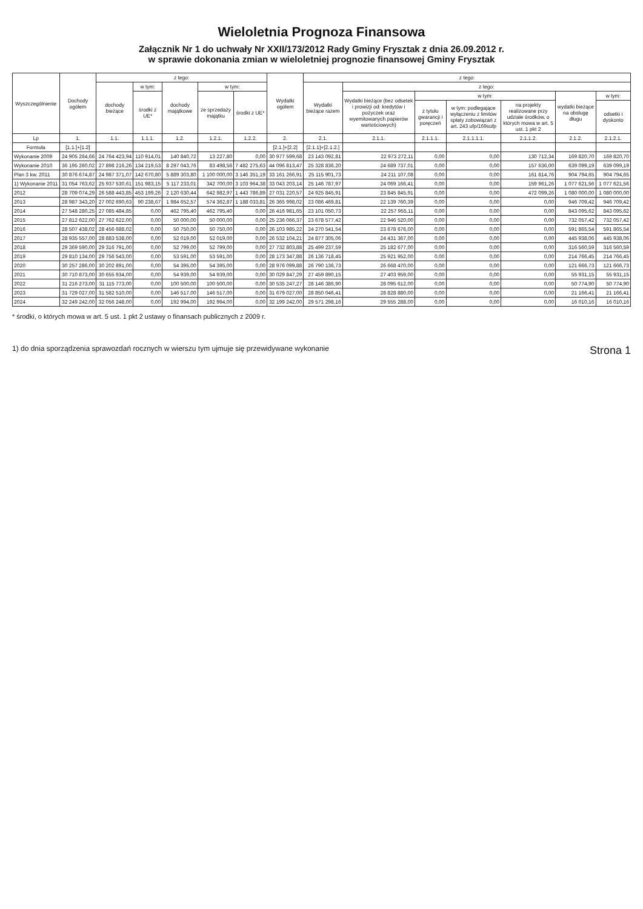Wieloletnia Prognoza Finansowa
Załącznik Nr 1 do uchwały Nr XXII/173/2012 Rady Gminy Frysztak z dnia 26.09.2012 r.
w sprawie dokonania zmian w wieloletniej prognozie finansowej Gminy Frysztak
| Wyszczególnienie | Dochody ogółem | z tego: | | | | | Wydatki ogółem | z tego: | | | | | | |
| --- | --- | --- | --- | --- | --- | --- | --- | --- | --- | --- | --- | --- | --- | --- |
| | | dochody bieżące | w tym: | dochody majątkowe | w tym: | | | Wydatki bieżące razem | z tego: | | | | | |
| | | | środki z UE* | | ze sprzedaży majątku | środki z UE* | | | Wydatki bieżące (bez odsetek i prowizji od: kredytów i pożyczek oraz wyemitowanych papierów wartościowych) | w tym: | | | wydatki bieżące na obsługę długu | w tym: |
| | | | | | | | | | | z tytułu gwarancji i poręczeń | w tym: podlegające wyłączeniu z limitów spłaty zobowiązań z art. 243 ufp/169sufp | na projekty realizowane przy udziale środków, o których mowa w art. 5 ust. 1 pkt 2 | | odsetki i dyskonto |
| Lp | 1. | 1.1. | 1.1.1. | 1.2. | 1.2.1. | 1.2.2. | 2. | 2.1. | 2.1.1. | 2.1.1.1. | 2.1.1.1.1. | 2.1.1.2. | 2.1.2. | 2.1.2.1. |
| Formuła | [1.1.]+[1.2] | | | | | | [2.1.]+[2.2] | [2.1.1]+[2.1.2.] | | | | | | |
| Wykonanie 2009 | 24 905 264,66 | 24 764 423,94 | 110 914,01 | 140 840,72 | 13 227,80 | 0,00 | 30 977 599,68 | 23 143 092,81 | 22 973 272,11 | 0,00 | 0,00 | 130 712,34 | 169 820,70 | 169 820,70 |
| Wykonanie 2010 | 36 195 260,02 | 27 898 216,26 | 134 219,53 | 8 297 043,76 | 83 498,56 | 7 482 275,63 | 44 096 813,47 | 25 328 836,20 | 24 689 737,01 | 0,00 | 0,00 | 157 636,00 | 639 099,19 | 639 099,19 |
| Plan 3 kw. 2011 | 30 876 674,87 | 24 987 371,07 | 142 670,80 | 5 889 303,80 | 1 100 000,00 | 3 146 351,19 | 33 161 266,91 | 25 115 901,73 | 24 211 107,08 | 0,00 | 0,00 | 161 814,76 | 904 794,65 | 904 794,65 |
| 1) Wykonanie 2011 | 31 054 763,62 | 25 937 530,61 | 151 983,15 | 5 117 233,01 | 342 700,00 | 3 103 964,38 | 33 043 203,14 | 25 146 787,97 | 24 069 166,41 | 0,00 | 0,00 | 159 961,26 | 1 077 621,56 | 1 077 621,56 |
| 2012 | 28 709 074,29 | 26 588 443,85 | 453 199,26 | 2 120 630,44 | 642 982,97 | 1 443 786,89 | 27 031 220,57 | 24 925 845,91 | 23 845 845,91 | 0,00 | 0,00 | 472 099,26 | 1 080 000,00 | 1 080 000,00 |
| 2013 | 28 987 343,20 | 27 002 690,63 | 90 238,67 | 1 984 652,57 | 574 362,87 | 1 188 033,81 | 26 365 998,02 | 23 086 469,81 | 22 139 760,39 | 0,00 | 0,00 | 0,00 | 946 709,42 | 946 709,42 |
| 2014 | 27 548 280,25 | 27 085 484,85 | 0,00 | 462 795,40 | 462 795,40 | 0,00 | 26 416 981,65 | 23 101 050,73 | 22 257 955,11 | 0,00 | 0,00 | 0,00 | 843 095,62 | 843 095,62 |
| 2015 | 27 812 622,00 | 27 762 622,00 | 0,00 | 50 000,00 | 50 000,00 | 0,00 | 25 236 066,37 | 23 678 577,42 | 22 946 520,00 | 0,00 | 0,00 | 0,00 | 732 057,42 | 732 057,42 |
| 2016 | 28 507 438,02 | 28 456 688,02 | 0,00 | 50 750,00 | 50 750,00 | 0,00 | 26 103 985,22 | 24 270 541,54 | 23 678 676,00 | 0,00 | 0,00 | 0,00 | 591 865,54 | 591 865,54 |
| 2017 | 28 935 557,00 | 28 883 538,00 | 0,00 | 52 019,00 | 52 019,00 | 0,00 | 26 532 104,21 | 24 877 305,06 | 24 431 367,00 | 0,00 | 0,00 | 0,00 | 445 938,06 | 445 938,06 |
| 2018 | 29 369 590,00 | 29 316 791,00 | 0,00 | 52 799,00 | 52 799,00 | 0,00 | 27 732 803,88 | 25 499 237,59 | 25 182 677,00 | 0,00 | 0,00 | 0,00 | 316 560,59 | 316 560,59 |
| 2019 | 29 810 134,00 | 29 756 543,00 | 0,00 | 53 591,00 | 53 591,00 | 0,00 | 28 173 347,88 | 26 136 718,45 | 25 921 952,00 | 0,00 | 0,00 | 0,00 | 214 766,45 | 214 766,45 |
| 2020 | 30 257 286,00 | 30 202 891,00 | 0,00 | 54 395,00 | 54 395,00 | 0,00 | 28 976 099,88 | 26 790 136,73 | 26 668 470,00 | 0,00 | 0,00 | 0,00 | 121 666,73 | 121 666,73 |
| 2021 | 30 710 873,00 | 30 655 934,00 | 0,00 | 54 939,00 | 54 939,00 | 0,00 | 30 029 847,29 | 27 459 890,15 | 27 403 959,00 | 0,00 | 0,00 | 0,00 | 55 931,15 | 55 931,15 |
| 2022 | 31 216 273,00 | 31 115 773,00 | 0,00 | 100 500,00 | 100 500,00 | 0,00 | 30 535 247,27 | 28 146 386,90 | 28 095 612,00 | 0,00 | 0,00 | 0,00 | 50 774,90 | 50 774,90 |
| 2023 | 31 729 027,00 | 31 582 510,00 | 0,00 | 146 517,00 | 146 517,00 | 0,00 | 31 679 027,00 | 28 850 046,41 | 28 828 880,00 | 0,00 | 0,00 | 0,00 | 21 166,41 | 21 166,41 |
| 2024 | 32 249 242,00 | 32 056 248,00 | 0,00 | 192 994,00 | 192 994,00 | 0,00 | 32 199 242,00 | 29 571 298,16 | 29 555 288,00 | 0,00 | 0,00 | 0,00 | 16 010,16 | 16 010,16 |
* środki, o których mowa w art. 5 ust. 1 pkt 2 ustawy o finansach publicznych z 2009 r.
1) do dnia sporządzenia sprawozdań rocznych w wierszu tym ujmuje się przewidywane wykonanie Strona 1